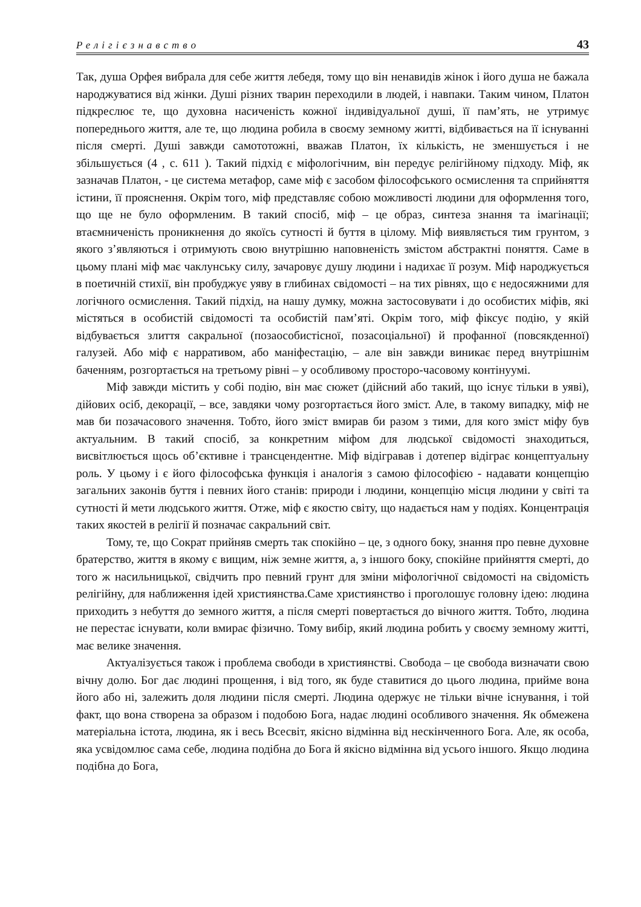Релігієзнавство 43
Так, душа Орфея вибрала для себе життя лебедя, тому що він ненавидів жінок і його душа не бажала народжуватися від жінки. Душі різних тварин переходили в людей, і навпаки. Таким чином, Платон підкреслює те, що духовна насиченість кожної індивідуальної душі, її пам’ять, не утримує попереднього життя, але те, що людина робила в своєму земному житті, відбивається на її існуванні після смерті. Душі завжди самототожні, вважав Платон, їх кількість, не зменшується і не збільшується (4 , с. 611 ). Такий підхід є міфологічним, він передує релігійному підходу. Міф, як зазначав Платон, - це система метафор, саме міф є засобом філософського осмислення та сприйняття істини, її прояснення. Окрім того, міф представляє собою можливості людини для оформлення того, що ще не було оформленим. В такий спосіб, міф – це образ, синтеза знання та імагінації; втаємниченість проникнення до якоїсь сутності й буття в цілому. Міф виявляється тим грунтом, з якого з’являються і отримують свою внутрішню наповненість змістом абстрактні поняття. Саме в цьому плані міф має чаклунську силу, зачаровує душу людини і надихає її розум. Міф народжується в поетичній стихії, він пробуджує уяву в глибинах свідомості – на тих рівнях, що є недосяжними для логічного осмислення. Такий підхід, на нашу думку, можна застосовувати і до особистих міфів, які містяться в особистій свідомості та особистій пам’яті. Окрім того, міф фіксує подію, у якій відбувається злиття сакральної (позаособистісної, позасоціальної) й профанної (повсякденної) галузей. Або міф є нарративом, або маніфестацію, – але він завжди виникає перед внутрішнім баченням, розгортається на третьому рівні – у особливому просторо-часовому контінуумі.
Міф завжди містить у собі подію, він має сюжет (дійсний або такий, що існує тільки в уяві), дійових осіб, декорації, – все, завдяки чому розгортається його зміст. Але, в такому випадку, міф не мав би позачасового значення. Тобто, його зміст вмирав би разом з тими, для кого зміст міфу був актуальним. В такий спосіб, за конкретним міфом для людської свідомості знаходиться, висвітлюється щось об’єктивне і трансцендентне. Міф відігравав і дотепер відіграє концептуальну роль. У цьому і є його філософська функція і аналогія з самою філософією - надавати концепцію загальних законів буття і певних його станів: природи і людини, концепцію місця людини у світі та сутності й мети людського життя. Отже, міф є якостю світу, що надається нам у подіях. Концентрація таких якостей в релігії й позначає сакральний світ.
Тому, те, що Сократ прийняв смерть так спокійно – це, з одного боку, знання про певне духовне братерство, життя в якому є вищим, ніж земне життя, а, з іншого боку, спокійне прийняття смерті, до того ж насильницької, свідчить про певний грунт для зміни міфологічної свідомості на свідомість релігійну, для наближення ідей християнства.Саме християнство і проголошує головну ідею: людина приходить з небуття до земного життя, а після смерті повертається до вічного життя. Тобто, людина не перестає існувати, коли вмирає фізично. Тому вибір, який людина робить у своєму земному житті, має велике значення.
Актуалізується також і проблема свободи в християнстві. Свобода – це свобода визначати свою вічну долю. Бог дає людині прощення, і від того, як буде ставитися до цього людина, прийме вона його або ні, залежить доля людини після смерті. Людина одержує не тільки вічне існування, і той факт, що вона створена за образом і подобою Бога, надає людині особливого значення. Як обмежена матеріальна істота, людина, як і весь Всесвіт, якісно відмінна від нескінченного Бога. Але, як особа, яка усвідомлює сама себе, людина подібна до Бога й якісно відмінна від усього іншого. Якщо людина подібна до Бога,